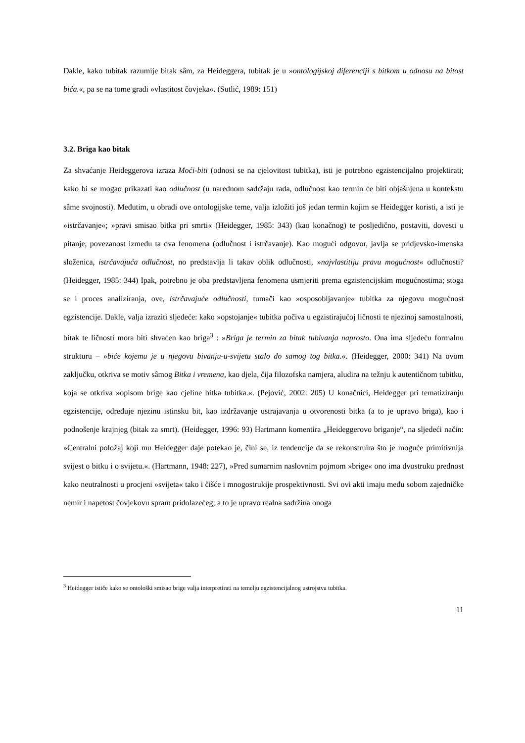Dakle, kako tubitak razumije bitak sâm, za Heideggera, tubitak je u »ontologijskoj diferenciji s bitkom u odnosu na bitost bića.«, pa se na tome gradi »vlastitost čovjeka«. (Sutlić, 1989: 151)
3.2. Briga kao bitak
Za shvaćanje Heideggerova izraza Moći-biti (odnosi se na cjelovitost tubitka), isti je potrebno egzistencijalno projektirati; kako bi se mogao prikazati kao odlučnost (u narednom sadržaju rada, odlučnost kao termin će biti objašnjena u kontekstu sâme svojnosti). Međutim, u obradi ove ontologijske teme, valja izložiti još jedan termin kojim se Heidegger koristi, a isti je »istrčavanje«; »pravi smisao bitka pri smrti« (Heidegger, 1985: 343) (kao konačnog) te posljedično, postaviti, dovesti u pitanje, povezanost između ta dva fenomena (odlučnost i istrčavanje). Kao mogući odgovor, javlja se pridjevsko-imenska složenica, istrčavajuća odlučnost, no predstavlja li takav oblik odlučnosti, »najvlastitiju pravu mogućnost« odlučnosti? (Heidegger, 1985: 344) Ipak, potrebno je oba predstavljena fenomena usmjeriti prema egzistencijskim mogućnostima; stoga se i proces analiziranja, ove, istrčavajuće odlučnosti, tumači kao »osposobljavanje« tubitka za njegovu mogućnost egzistencije. Dakle, valja izraziti sljedeće: kako »opstojanje« tubitka počiva u egzistirajućoj ličnosti te njezinoj samostalnosti, bitak te ličnosti mora biti shvaćen kao briga<sup>3</sup> : »Briga je termin za bitak tubivanja naprosto. Ona ima sljedeću formalnu strukturu – »biće kojemu je u njegovu bivanju-u-svijetu stalo do samog tog bitka.«. (Heidegger, 2000: 341) Na ovom zaključku, otkriva se motiv sâmog Bitka i vremena, kao djela, čija filozofska namjera, aludira na težnju k autentičnom tubitku, koja se otkriva »opisom brige kao cjeline bitka tubitka.«. (Pejović, 2002: 205) U konačnici, Heidegger pri tematiziranju egzistencije, određuje njezinu istinsku bit, kao izdržavanje ustrajavanja u otvorenosti bitka (a to je upravo briga), kao i podnošenje krajnjeg (bitak za smrt). (Heidegger, 1996: 93) Hartmann komentira „Heideggerovo briganje“, na sljedeći način: »Centralni položaj koji mu Heidegger daje potekao je, čini se, iz tendencije da se rekonstruira što je moguće primitivnija svijest o bitku i o svijetu.«. (Hartmann, 1948: 227), »Pred sumarnim naslovnim pojmom »brige« ono ima dvostruku prednost kako neutralnosti u procjeni »svijeta« tako i čišće i mnogostrukije prospektivnosti. Svi ovi akti imaju među sobom zajedničke nemir i napetost čovjekovu spram pridolazećeg; a to je upravo realna sadržina onoga
<sup>3</sup> Heidegger ističe kako se ontološki smisao brige valja interpretirati na temelju egzistencijalnog ustrojstva tubitka.
11